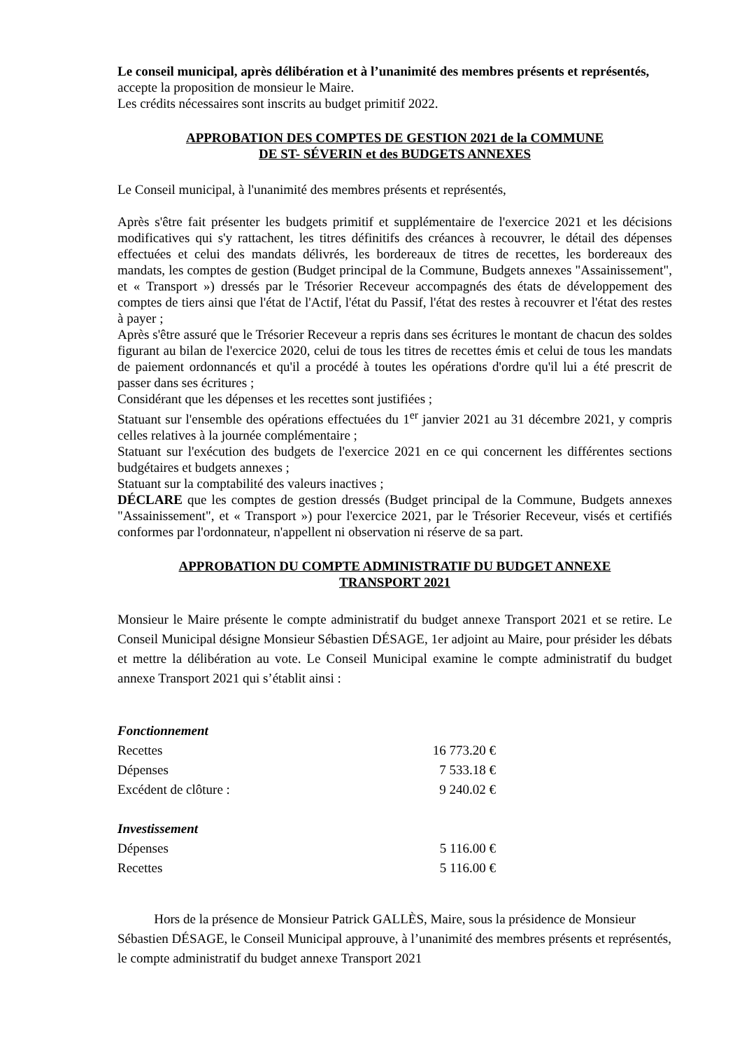Le conseil municipal, après délibération et à l’unanimité des membres présents et représentés,
accepte la proposition de monsieur le Maire.
Les crédits nécessaires sont inscrits au budget primitif 2022.
APPROBATION DES COMPTES DE GESTION 2021 de la COMMUNE
DE ST- SÉVERIN et des BUDGETS ANNEXES
Le Conseil municipal, à l'unanimité des membres présents et représentés,
Après s'être fait présenter les budgets primitif et supplémentaire de l'exercice 2021 et les décisions modificatives qui s'y rattachent, les titres définitifs des créances à recouvrer, le détail des dépenses effectuées et celui des mandats délivrés, les bordereaux de titres de recettes, les bordereaux des mandats, les comptes de gestion (Budget principal de la Commune, Budgets annexes "Assainissement", et « Transport ») dressés par le Trésorier Receveur accompagnés des états de développement des comptes de tiers ainsi que l'état de l'Actif, l'état du Passif, l'état des restes à recouvrer et l'état des restes à payer ;
Après s'être assuré que le Trésorier Receveur a repris dans ses écritures le montant de chacun des soldes figurant au bilan de l'exercice 2020, celui de tous les titres de recettes émis et celui de tous les mandats de paiement ordonnancés et qu'il a procédé à toutes les opérations d'ordre qu'il lui a été prescrit de passer dans ses écritures ;
Considérant que les dépenses et les recettes sont justifiées ;
Statuant sur l'ensemble des opérations effectuées du 1<sup>er</sup> janvier 2021 au 31 décembre 2021, y compris celles relatives à la journée complémentaire ;
Statuant sur l'exécution des budgets de l'exercice 2021 en ce qui concernent les différentes sections budgétaires et budgets annexes ;
Statuant sur la comptabilité des valeurs inactives ;
DÉCLARE que les comptes de gestion dressés (Budget principal de la Commune, Budgets annexes "Assainissement", et « Transport ») pour l'exercice 2021, par le Trésorier Receveur, visés et certifiés conformes par l'ordonnateur, n'appellent ni observation ni réserve de sa part.
APPROBATION DU COMPTE ADMINISTRATIF DU BUDGET ANNEXE
TRANSPORT 2021
Monsieur le Maire présente le compte administratif du budget annexe Transport 2021 et se retire. Le Conseil Municipal désigne Monsieur Sébastien DÉSAGE, 1er adjoint au Maire, pour présider les débats et mettre la délibération au vote. Le Conseil Municipal examine le compte administratif du budget annexe Transport 2021 qui s’établit ainsi :
| Fonctionnement | |
| Recettes | 16 773.20 € |
| Dépenses | 7 533.18 € |
| Excédent de clôture : | 9 240.02 € |
| Investissement | |
| Dépenses | 5 116.00 € |
| Recettes | 5 116.00 € |
Hors de la présence de Monsieur Patrick GALLÈS, Maire, sous la présidence de Monsieur Sébastien DÉSAGE, le Conseil Municipal approuve, à l’unanimité des membres présents et représentés, le compte administratif du budget annexe Transport 2021